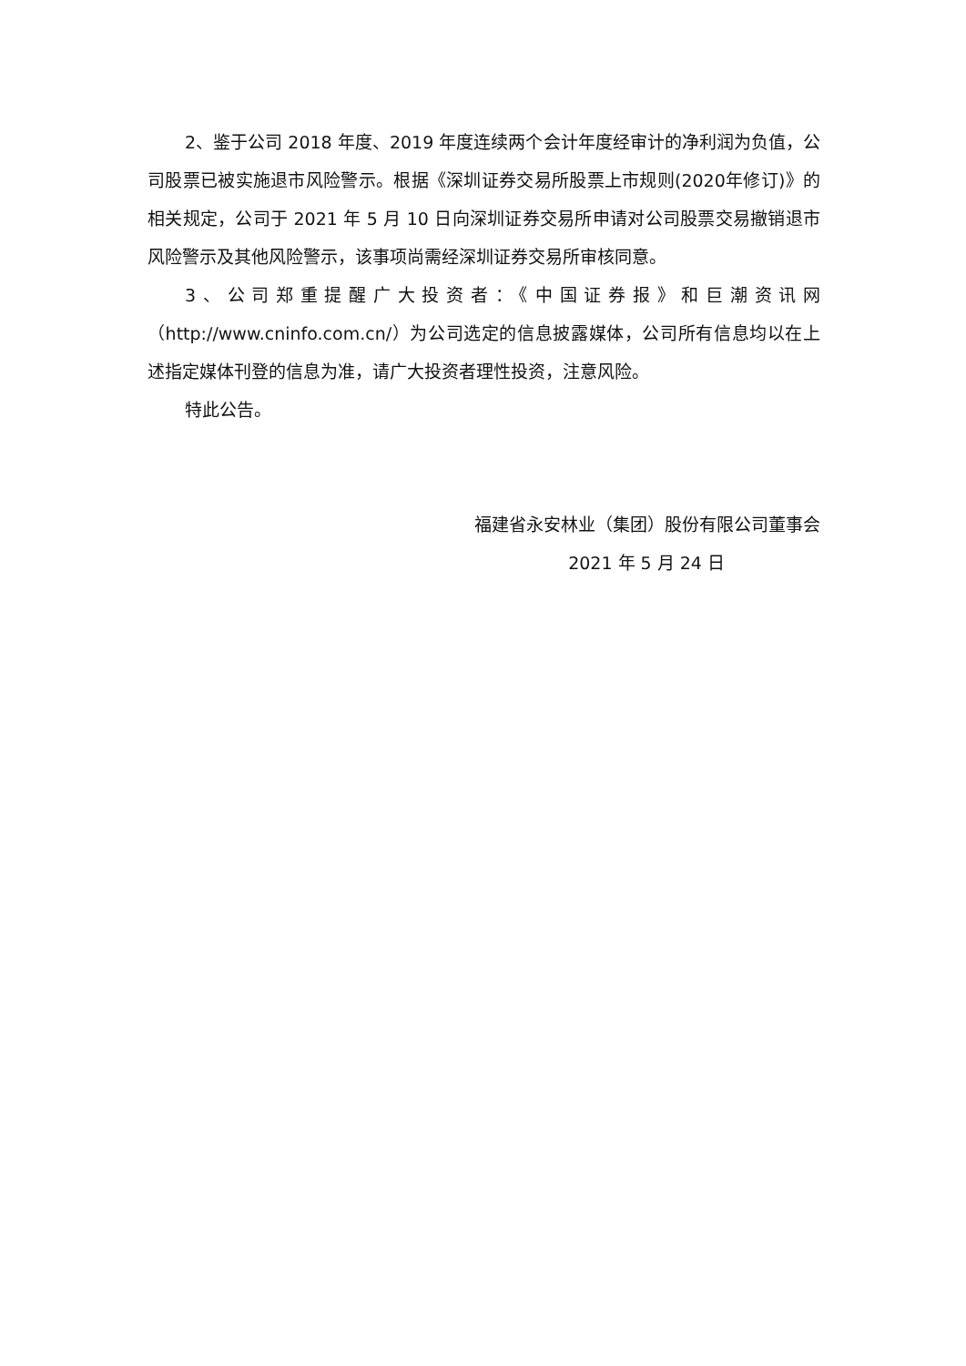2、鉴于公司 2018 年度、2019 年度连续两个会计年度经审计的净利润为负值，公司股票已被实施退市风险警示。根据《深圳证券交易所股票上市规则(2020年修订)》的相关规定，公司于 2021 年 5 月 10 日向深圳证券交易所申请对公司股票交易撤销退市风险警示及其他风险警示，该事项尚需经深圳证券交易所审核同意。
3、公司郑重提醒广大投资者：《中国证券报》和巨潮资讯网（http://www.cninfo.com.cn/）为公司选定的信息披露媒体，公司所有信息均以在上述指定媒体刊登的信息为准，请广大投资者理性投资，注意风险。
特此公告。
福建省永安林业（集团）股份有限公司董事会
2021 年 5 月 24 日